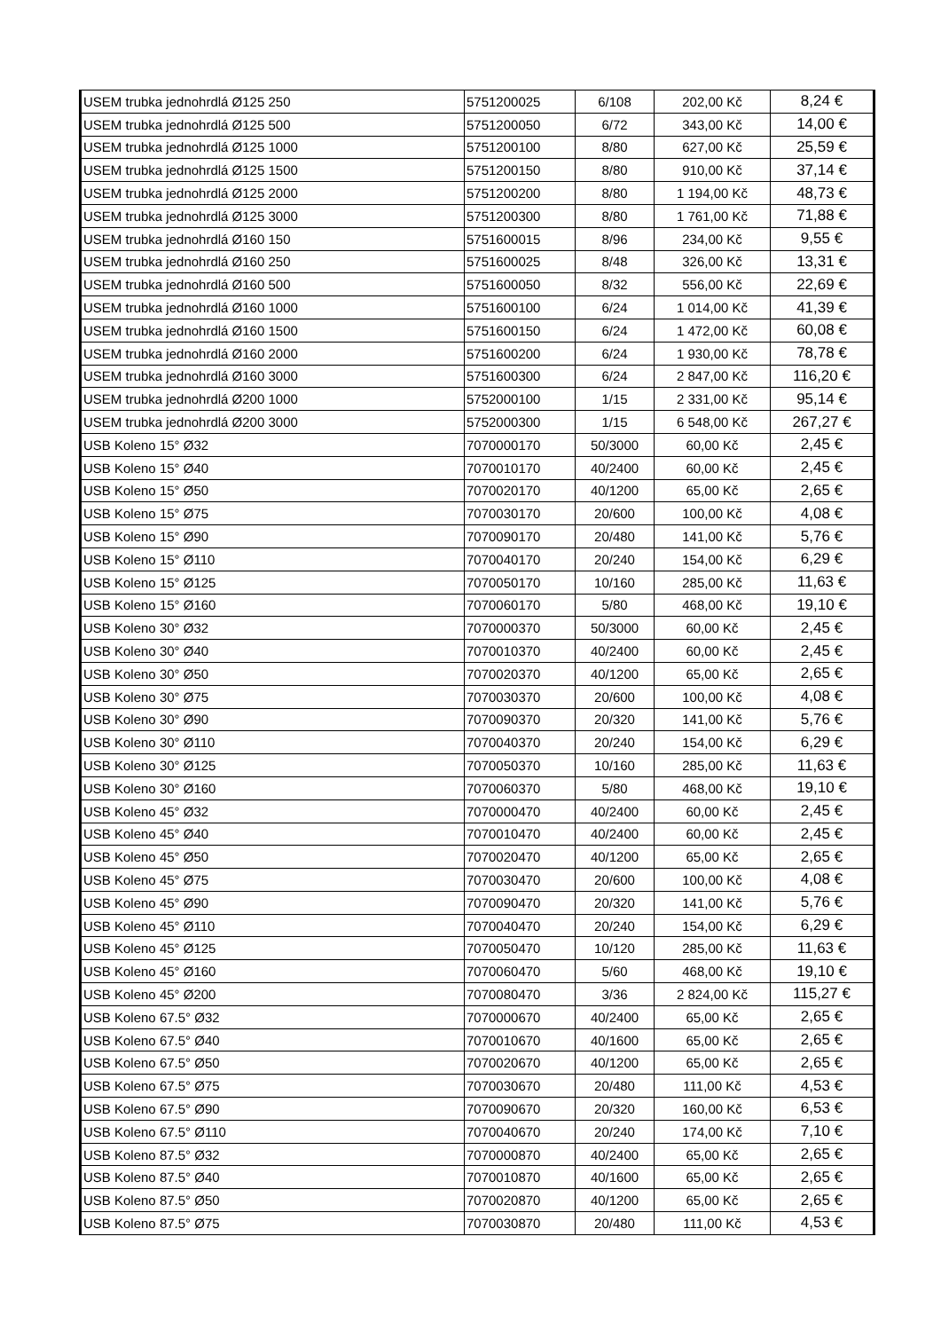| USEM trubka jednohrdlá Ø125 250 | 5751200025 | 6/108 | 202,00 Kč | 8,24 € |
| USEM trubka jednohrdlá Ø125 500 | 5751200050 | 6/72 | 343,00 Kč | 14,00 € |
| USEM trubka jednohrdlá Ø125 1000 | 5751200100 | 8/80 | 627,00 Kč | 25,59 € |
| USEM trubka jednohrdlá Ø125 1500 | 5751200150 | 8/80 | 910,00 Kč | 37,14 € |
| USEM trubka jednohrdlá Ø125 2000 | 5751200200 | 8/80 | 1 194,00 Kč | 48,73 € |
| USEM trubka jednohrdlá Ø125 3000 | 5751200300 | 8/80 | 1 761,00 Kč | 71,88 € |
| USEM trubka jednohrdlá Ø160 150 | 5751600015 | 8/96 | 234,00 Kč | 9,55 € |
| USEM trubka jednohrdlá Ø160 250 | 5751600025 | 8/48 | 326,00 Kč | 13,31 € |
| USEM trubka jednohrdlá Ø160 500 | 5751600050 | 8/32 | 556,00 Kč | 22,69 € |
| USEM trubka jednohrdlá Ø160 1000 | 5751600100 | 6/24 | 1 014,00 Kč | 41,39 € |
| USEM trubka jednohrdlá Ø160 1500 | 5751600150 | 6/24 | 1 472,00 Kč | 60,08 € |
| USEM trubka jednohrdlá Ø160 2000 | 5751600200 | 6/24 | 1 930,00 Kč | 78,78 € |
| USEM trubka jednohrdlá Ø160 3000 | 5751600300 | 6/24 | 2 847,00 Kč | 116,20 € |
| USEM trubka jednohrdlá Ø200 1000 | 5752000100 | 1/15 | 2 331,00 Kč | 95,14 € |
| USEM trubka jednohrdlá Ø200 3000 | 5752000300 | 1/15 | 6 548,00 Kč | 267,27 € |
| USB Koleno 15° Ø32 | 7070000170 | 50/3000 | 60,00 Kč | 2,45 € |
| USB Koleno 15° Ø40 | 7070010170 | 40/2400 | 60,00 Kč | 2,45 € |
| USB Koleno 15° Ø50 | 7070020170 | 40/1200 | 65,00 Kč | 2,65 € |
| USB Koleno 15° Ø75 | 7070030170 | 20/600 | 100,00 Kč | 4,08 € |
| USB Koleno 15° Ø90 | 7070090170 | 20/480 | 141,00 Kč | 5,76 € |
| USB Koleno 15° Ø110 | 7070040170 | 20/240 | 154,00 Kč | 6,29 € |
| USB Koleno 15° Ø125 | 7070050170 | 10/160 | 285,00 Kč | 11,63 € |
| USB Koleno 15° Ø160 | 7070060170 | 5/80 | 468,00 Kč | 19,10 € |
| USB Koleno 30° Ø32 | 7070000370 | 50/3000 | 60,00 Kč | 2,45 € |
| USB Koleno 30° Ø40 | 7070010370 | 40/2400 | 60,00 Kč | 2,45 € |
| USB Koleno 30° Ø50 | 7070020370 | 40/1200 | 65,00 Kč | 2,65 € |
| USB Koleno 30° Ø75 | 7070030370 | 20/600 | 100,00 Kč | 4,08 € |
| USB Koleno 30° Ø90 | 7070090370 | 20/320 | 141,00 Kč | 5,76 € |
| USB Koleno 30° Ø110 | 7070040370 | 20/240 | 154,00 Kč | 6,29 € |
| USB Koleno 30° Ø125 | 7070050370 | 10/160 | 285,00 Kč | 11,63 € |
| USB Koleno 30° Ø160 | 7070060370 | 5/80 | 468,00 Kč | 19,10 € |
| USB Koleno 45° Ø32 | 7070000470 | 40/2400 | 60,00 Kč | 2,45 € |
| USB Koleno 45° Ø40 | 7070010470 | 40/2400 | 60,00 Kč | 2,45 € |
| USB Koleno 45° Ø50 | 7070020470 | 40/1200 | 65,00 Kč | 2,65 € |
| USB Koleno 45° Ø75 | 7070030470 | 20/600 | 100,00 Kč | 4,08 € |
| USB Koleno 45° Ø90 | 7070090470 | 20/320 | 141,00 Kč | 5,76 € |
| USB Koleno 45° Ø110 | 7070040470 | 20/240 | 154,00 Kč | 6,29 € |
| USB Koleno 45° Ø125 | 7070050470 | 10/120 | 285,00 Kč | 11,63 € |
| USB Koleno 45° Ø160 | 7070060470 | 5/60 | 468,00 Kč | 19,10 € |
| USB Koleno 45° Ø200 | 7070080470 | 3/36 | 2 824,00 Kč | 115,27 € |
| USB Koleno 67.5° Ø32 | 7070000670 | 40/2400 | 65,00 Kč | 2,65 € |
| USB Koleno 67.5° Ø40 | 7070010670 | 40/1600 | 65,00 Kč | 2,65 € |
| USB Koleno 67.5° Ø50 | 7070020670 | 40/1200 | 65,00 Kč | 2,65 € |
| USB Koleno 67.5° Ø75 | 7070030670 | 20/480 | 111,00 Kč | 4,53 € |
| USB Koleno 67.5° Ø90 | 7070090670 | 20/320 | 160,00 Kč | 6,53 € |
| USB Koleno 67.5° Ø110 | 7070040670 | 20/240 | 174,00 Kč | 7,10 € |
| USB Koleno 87.5° Ø32 | 7070000870 | 40/2400 | 65,00 Kč | 2,65 € |
| USB Koleno 87.5° Ø40 | 7070010870 | 40/1600 | 65,00 Kč | 2,65 € |
| USB Koleno 87.5° Ø50 | 7070020870 | 40/1200 | 65,00 Kč | 2,65 € |
| USB Koleno 87.5° Ø75 | 7070030870 | 20/480 | 111,00 Kč | 4,53 € |